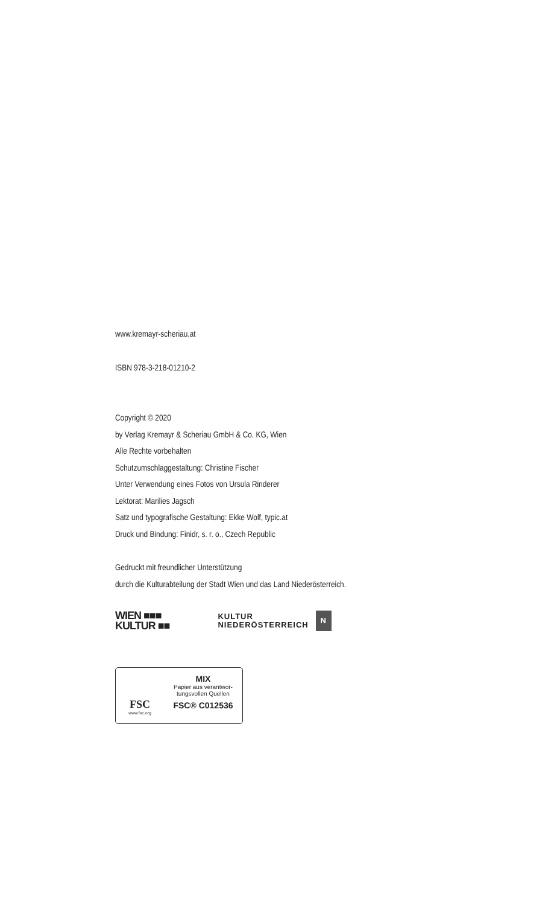www.kremayr-scheriau.at
ISBN 978-3-218-01210-2
Copyright © 2020
by Verlag Kremayr & Scheriau GmbH & Co. KG, Wien
Alle Rechte vorbehalten
Schutzumschlaggestaltung: Christine Fischer
Unter Verwendung eines Fotos von Ursula Rinderer
Lektorat: Marilies Jagsch
Satz und typografische Gestaltung: Ekke Wolf, typic.at
Druck und Bindung: Finidr, s. r. o., Czech Republic
Gedruckt mit freundlicher Unterstützung
durch die Kulturabteilung der Stadt Wien und das Land Niederösterreich.
WIEN ■■■
KULTUR ■■
KULTUR
NIEDERÖSTERREICH
N
FSC
www.fsc.org
MIX
Papier aus verantwor-
tungsvollen Quellen
FSC® C012536